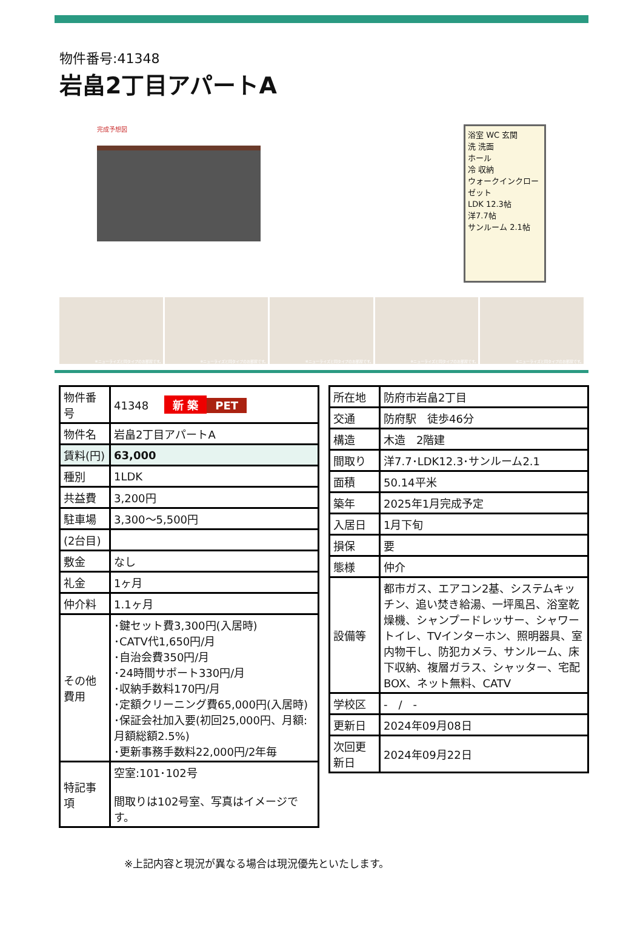物件番号:41348
岩畠2丁目アパートA
完成予想図
浴室 WC 玄関
洗 洗面
ホール
冷 収納
ウォークインクローゼット
LDK 12.3帖
洋7.7帖
サンルーム 2.1帖
※ニューライズと同タイプのお部屋です。
※ニューライズと同タイプのお部屋です。
※ニューライズと同タイプのお部屋です。
※ニューライズと同タイプのお部屋です。
※ニューライズと同タイプのお部屋です。
| 物件番号 | 41348 新 築 PET |
| 物件名 | 岩畠2丁目アパートA |
| 賃料(円) | 63,000 |
| 種別 | 1LDK |
| 共益費 | 3,200円 |
| 駐車場 | 3,300～5,500円 |
| (2台目) | |
| 敷金 | なし |
| 礼金 | 1ヶ月 |
| 仲介料 | 1.1ヶ月 |
| その他費用 | ･鍵セット費3,300円(入居時) ･CATV代1,650円/月 ･自治会費350円/月 ･24時間サポート330円/月 ･収納手数料170円/月 ･定額クリーニング費65,000円(入居時) ･保証会社加入要(初回25,000円、月額:月額総額2.5%) ･更新事務手数料22,000円/2年毎 |
| 特記事項 | 空室:101･102号 間取りは102号室、写真はイメージです。 |
| 所在地 | 防府市岩畠2丁目 |
| 交通 | 防府駅 徒歩46分 |
| 構造 | 木造 2階建 |
| 間取り | 洋7.7･LDK12.3･サンルーム2.1 |
| 面積 | 50.14平米 |
| 築年 | 2025年1月完成予定 |
| 入居日 | 1月下旬 |
| 損保 | 要 |
| 態様 | 仲介 |
| 設備等 | 都市ガス、エアコン2基、システムキッチン、追い焚き給湯、一坪風呂、浴室乾燥機、シャンプードレッサー、シャワートイレ、TVインターホン、照明器具、室内物干し、防犯カメラ、サンルーム、床下収納、複層ガラス、シャッター、宅配BOX、ネット無料、CATV |
| 学校区 | - / - |
| 更新日 | 2024年09月08日 |
| 次回更新日 | 2024年09月22日 |
※上記内容と現況が異なる場合は現況優先といたします。